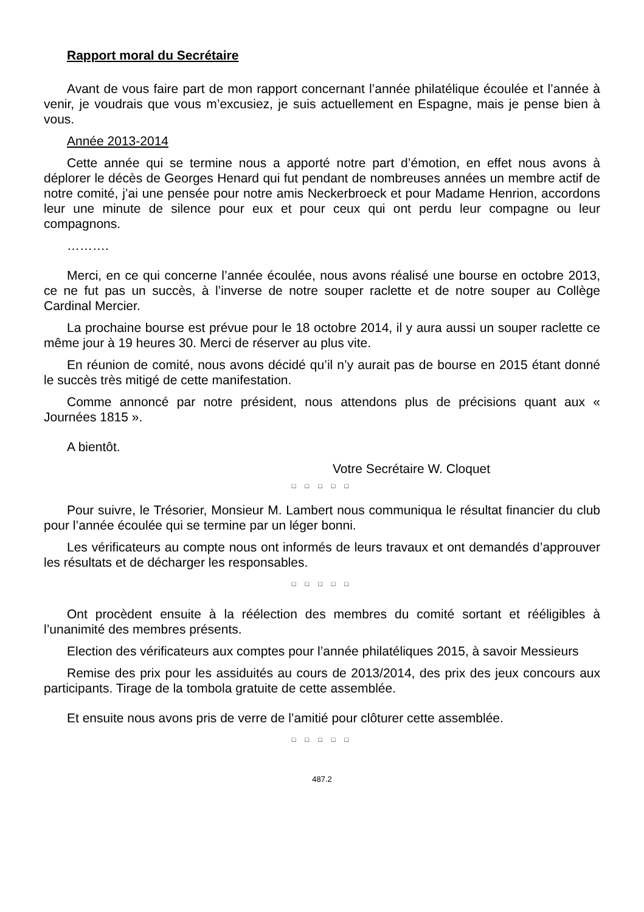Rapport moral du Secrétaire
Avant de vous faire part de mon rapport concernant l’année philatélique écoulée et l’année à venir, je voudrais que vous m’excusiez, je suis actuellement en Espagne, mais je pense bien à vous.
Année 2013-2014
Cette année qui se termine nous a apporté notre part d’émotion, en effet nous avons à déplorer le décès de Georges Henard qui fut pendant de nombreuses années un membre actif de notre comité, j’ai une pensée pour notre amis Neckerbroeck et pour Madame Henrion, accordons leur une minute de silence pour eux et pour ceux qui ont perdu leur compagne ou leur compagnons.
……….
Merci, en ce qui concerne l’année écoulée, nous avons réalisé une bourse en octobre 2013, ce ne fut pas un succès, à l’inverse de notre souper raclette et de notre souper au Collège Cardinal Mercier.
La prochaine bourse est prévue pour le 18 octobre 2014, il y aura aussi un souper raclette ce même jour à 19 heures 30. Merci de réserver au plus vite.
En réunion de comité, nous avons décidé qu’il n’y aurait pas de bourse en 2015 étant donné le succès très mitigé de cette manifestation.
Comme annoncé par notre président, nous attendons plus de précisions quant aux « Journées 1815 ».
A bientôt.
Votre Secrétaire W. Cloquet
□ □ □ □ □
Pour suivre, le Trésorier, Monsieur M. Lambert nous communiqua le résultat financier du club pour l’année écoulée qui se termine par un léger bonni.
Les vérificateurs au compte nous ont informés de leurs travaux et ont demandés d’approuver les résultats et de décharger les responsables.
□ □ □ □ □
Ont procèdent ensuite à la réélection des membres du comité sortant et rééligibles à l’unanimité des membres présents.
Election des vérificateurs aux comptes pour l’année philatéliques 2015, à savoir Messieurs
Remise des prix pour les assiduités au cours de 2013/2014, des prix des jeux concours aux participants. Tirage de la tombola gratuite de cette assemblée.
Et ensuite nous avons pris de verre de l’amitié pour clôturer cette assemblée.
□ □ □ □ □
487.2